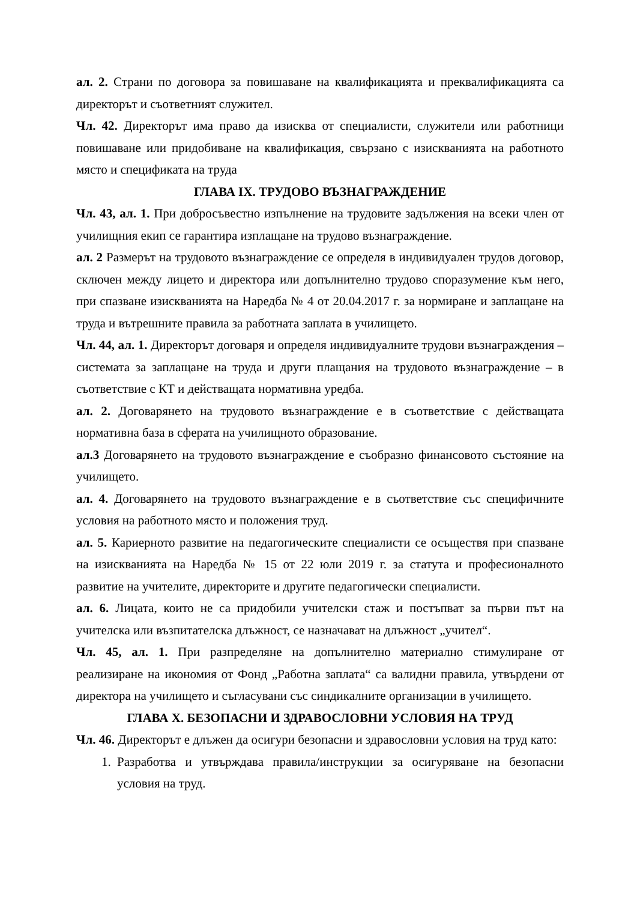ал. 2. Страни по договора за повишаване на квалификацията и преквалификацията са директорът и съответният служител.
Чл. 42. Директорът има право да изисква от специалисти, служители или работници повишаване или придобиване на квалификация, свързано с изискванията на работното място и спецификата на труда
ГЛАВА IX. ТРУДОВО ВЪЗНАГРАЖДЕНИЕ
Чл. 43, ал. 1. При добросъвестно изпълнение на трудовите задължения на всеки член от училищния екип се гарантира изплащане на трудово възнаграждение.
ал. 2 Размерът на трудовото възнаграждение се определя в индивидуален трудов договор, сключен между лицето и директора или допълнително трудово споразумение към него, при спазване изискванията на Наредба № 4 от 20.04.2017 г. за нормиране и заплащане на труда и вътрешните правила за работната заплата в училището.
Чл. 44, ал. 1. Директорът договаря и определя индивидуалните трудови възнаграждения – системата за заплащане на труда и други плащания на трудовото възнаграждение – в съответствие с КТ и действащата нормативна уредба.
ал. 2. Договарянето на трудовото възнаграждение е в съответствие с действащата нормативна база в сферата на училищното образование.
ал.3 Договарянето на трудовото възнаграждение е съобразно финансовото състояние на училището.
ал. 4. Договарянето на трудовото възнаграждение е в съответствие със специфичните условия на работното място и положения труд.
ал. 5. Кариерното развитие на педагогическите специалисти се осъществя при спазване на изискванията на Наредба № 15 от 22 юли 2019 г. за статута и професионалното развитие на учителите, директорите и другите педагогически специалисти.
ал. 6. Лицата, които не са придобили учителски стаж и постъпват за първи път на учителска или възпитателска длъжност, се назначават на длъжност „учител“.
Чл. 45, ал. 1. При разпределяне на допълнително материално стимулиране от реализиране на икономия от Фонд „Работна заплата“ са валидни правила, утвърдени от директора на училището и съгласувани със синдикалните организации в училището.
ГЛАВА X. БЕЗОПАСНИ И ЗДРАВОСЛОВНИ УСЛОВИЯ НА ТРУД
Чл. 46. Директорът е длъжен да осигури безопасни и здравословни условия на труд като:
1. Разработва и утвърждава правила/инструкции за осигуряване на безопасни условия на труд.